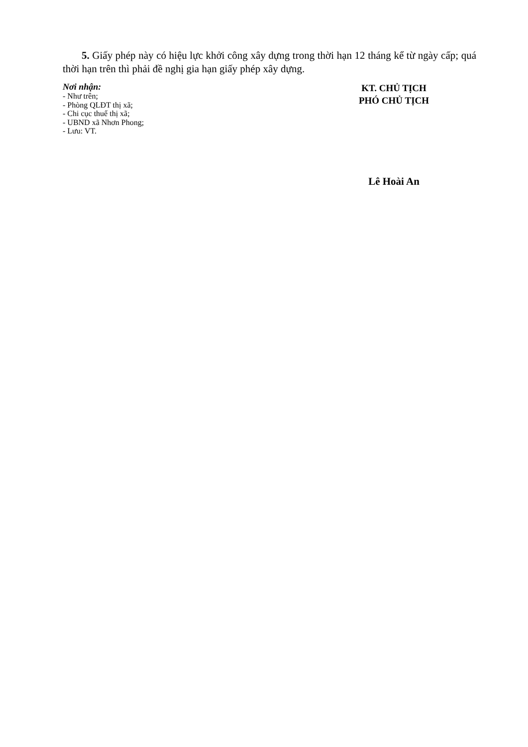5. Giấy phép này có hiệu lực khởi công xây dựng trong thời hạn 12 tháng kể từ ngày cấp; quá thời hạn trên thì phải đề nghị gia hạn giấy phép xây dựng.
Nơi nhận:
- Như trên;
- Phòng QLĐT thị xã;
- Chi cục thuế thị xã;
- UBND xã Nhơn Phong;
- Lưu: VT.
KT. CHỦ TỊCH
PHÓ CHỦ TỊCH
Lê Hoài An